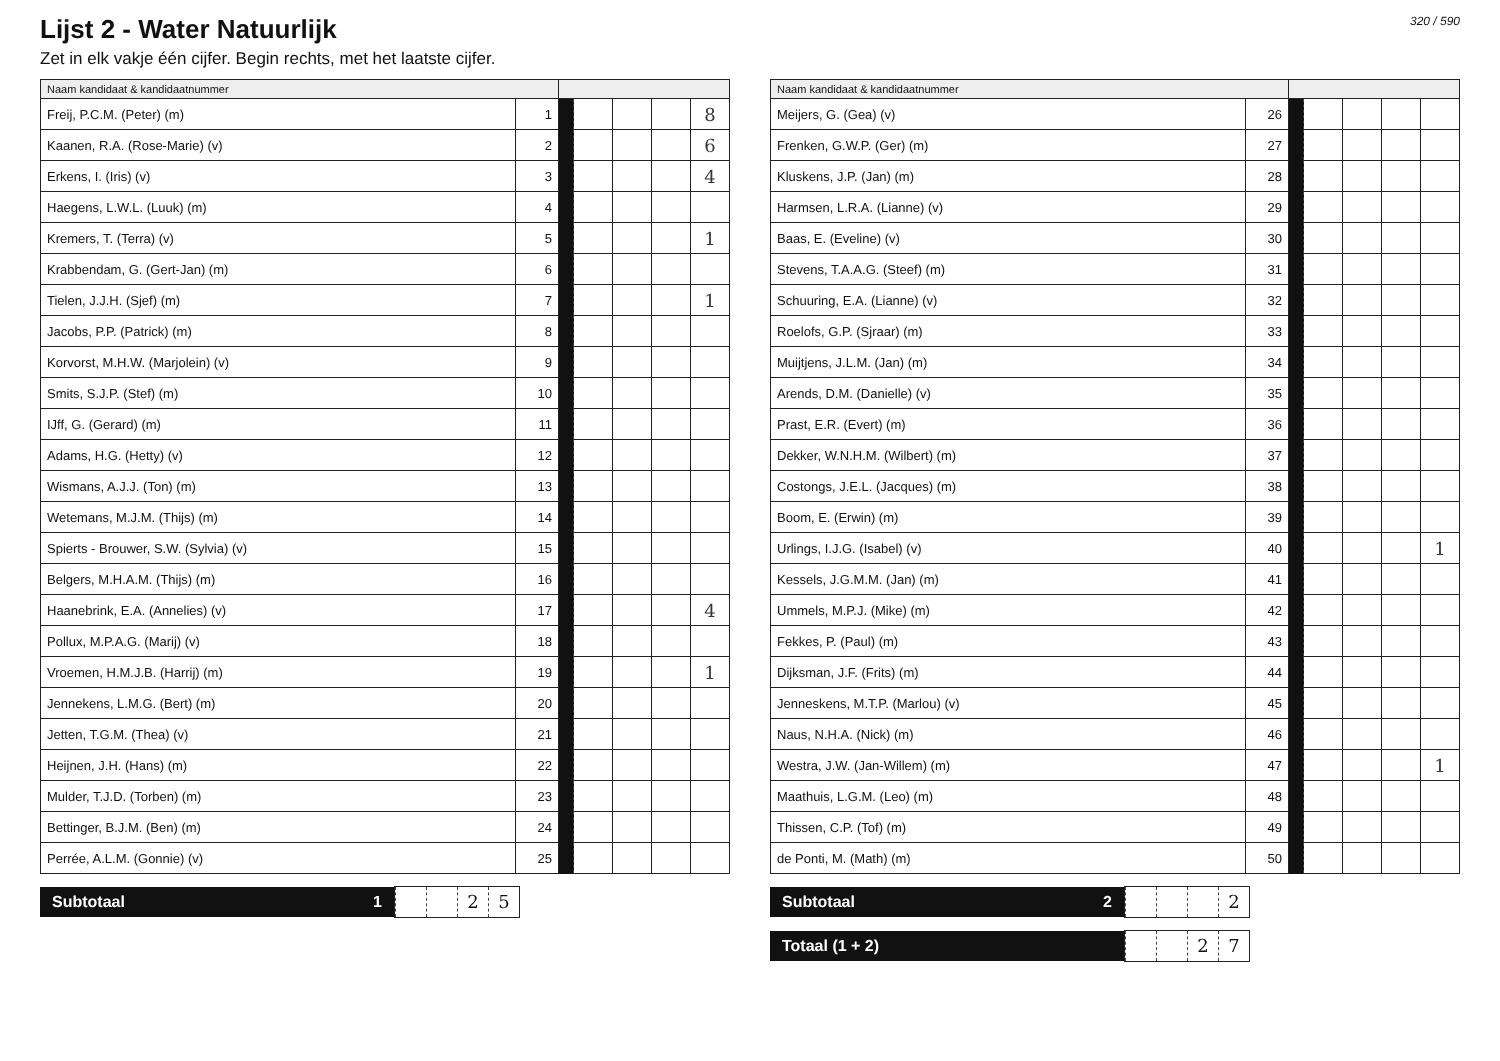Lijst 2 - Water Natuurlijk
Zet in elk vakje één cijfer. Begin rechts, met het laatste cijfer.
320 / 590
| Naam kandidaat & kandidaatnummer | | | | | | |
| --- | --- | --- | --- | --- | --- | --- |
| Freij, P.C.M. (Peter) (m) | 1 | | | | | 8 |
| Kaanen, R.A. (Rose-Marie) (v) | 2 | | | | | 6 |
| Erkens, I. (Iris) (v) | 3 | | | | | 4 |
| Haegens, L.W.L. (Luuk) (m) | 4 | | | | | |
| Kremers, T. (Terra) (v) | 5 | | | | | 1 |
| Krabbendam, G. (Gert-Jan) (m) | 6 | | | | | |
| Tielen, J.J.H. (Sjef) (m) | 7 | | | | | 1 |
| Jacobs, P.P. (Patrick) (m) | 8 | | | | | |
| Korvorst, M.H.W. (Marjolein) (v) | 9 | | | | | |
| Smits, S.J.P. (Stef) (m) | 10 | | | | | |
| IJff, G. (Gerard) (m) | 11 | | | | | |
| Adams, H.G. (Hetty) (v) | 12 | | | | | |
| Wismans, A.J.J. (Ton) (m) | 13 | | | | | |
| Wetemans, M.J.M. (Thijs) (m) | 14 | | | | | |
| Spierts - Brouwer, S.W. (Sylvia) (v) | 15 | | | | | |
| Belgers, M.H.A.M. (Thijs) (m) | 16 | | | | | |
| Haanebrink, E.A. (Annelies) (v) | 17 | | | | | 4 |
| Pollux, M.P.A.G. (Marij) (v) | 18 | | | | | |
| Vroemen, H.M.J.B. (Harrij) (m) | 19 | | | | | 1 |
| Jennekens, L.M.G. (Bert) (m) | 20 | | | | | |
| Jetten, T.G.M. (Thea) (v) | 21 | | | | | |
| Heijnen, J.H. (Hans) (m) | 22 | | | | | |
| Mulder, T.J.D. (Torben) (m) | 23 | | | | | |
| Bettinger, B.J.M. (Ben) (m) | 24 | | | | | |
| Perrée, A.L.M. (Gonnie) (v) | 25 | | | | | |
Subtotaal 1
25
| Naam kandidaat & kandidaatnummer | | | | | | |
| --- | --- | --- | --- | --- | --- | --- |
| Meijers, G. (Gea) (v) | 26 | | | | | |
| Frenken, G.W.P. (Ger) (m) | 27 | | | | | |
| Kluskens, J.P. (Jan) (m) | 28 | | | | | |
| Harmsen, L.R.A. (Lianne) (v) | 29 | | | | | |
| Baas, E. (Eveline) (v) | 30 | | | | | |
| Stevens, T.A.A.G. (Steef) (m) | 31 | | | | | |
| Schuuring, E.A. (Lianne) (v) | 32 | | | | | |
| Roelofs, G.P. (Sjraar) (m) | 33 | | | | | |
| Muijtjens, J.L.M. (Jan) (m) | 34 | | | | | |
| Arends, D.M. (Danielle) (v) | 35 | | | | | |
| Prast, E.R. (Evert) (m) | 36 | | | | | |
| Dekker, W.N.H.M. (Wilbert) (m) | 37 | | | | | |
| Costongs, J.E.L. (Jacques) (m) | 38 | | | | | |
| Boom, E. (Erwin) (m) | 39 | | | | | |
| Urlings, I.J.G. (Isabel) (v) | 40 | | | | | 1 |
| Kessels, J.G.M.M. (Jan) (m) | 41 | | | | | |
| Ummels, M.P.J. (Mike) (m) | 42 | | | | | |
| Fekkes, P. (Paul) (m) | 43 | | | | | |
| Dijksman, J.F. (Frits) (m) | 44 | | | | | |
| Jenneskens, M.T.P. (Marlou) (v) | 45 | | | | | |
| Naus, N.H.A. (Nick) (m) | 46 | | | | | |
| Westra, J.W. (Jan-Willem) (m) | 47 | | | | | 1 |
| Maathuis, L.G.M. (Leo) (m) | 48 | | | | | |
| Thissen, C.P. (Tof) (m) | 49 | | | | | |
| de Ponti, M. (Math) (m) | 50 | | | | | |
Subtotaal 2
2
Totaal (1 + 2)
27